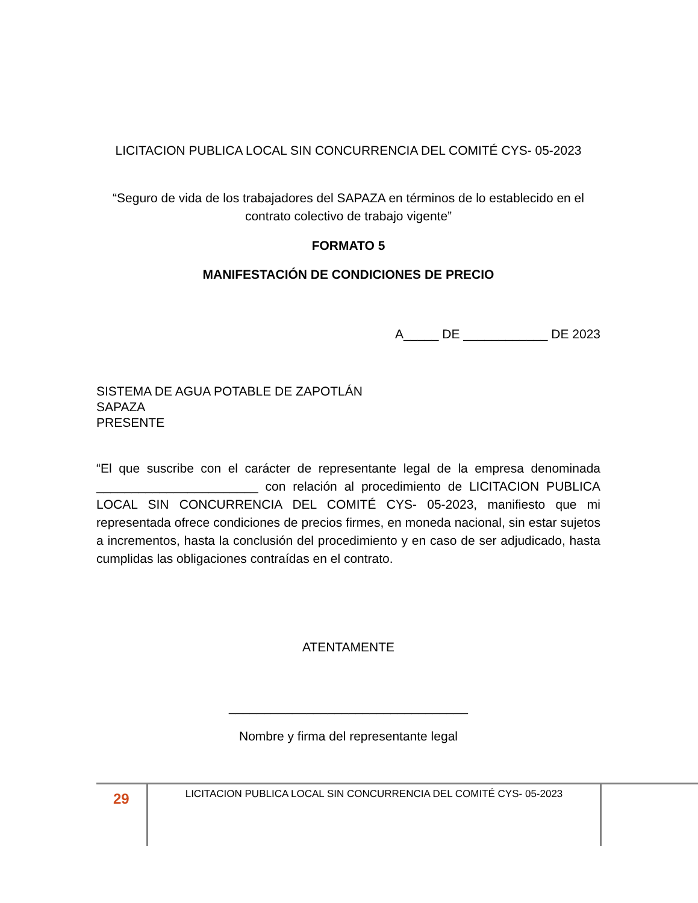LICITACION PUBLICA LOCAL SIN CONCURRENCIA DEL COMITÉ CYS- 05-2023
“Seguro de vida de los trabajadores del SAPAZA en términos de lo establecido en el contrato colectivo de trabajo vigente”
FORMATO 5
MANIFESTACIÓN DE CONDICIONES DE PRECIO
A_____ DE ____________ DE 2023
SISTEMA DE AGUA POTABLE DE ZAPOTLÁN
SAPAZA
PRESENTE
“El que suscribe con el carácter de representante legal de la empresa denominada _______________________ con relación al procedimiento de LICITACION PUBLICA LOCAL SIN CONCURRENCIA DEL COMITÉ CYS- 05-2023, manifiesto que mi representada ofrece condiciones de precios firmes, en moneda nacional, sin estar sujetos a incrementos, hasta la conclusión del procedimiento y en caso de ser adjudicado, hasta cumplidas las obligaciones contraídas en el contrato.
ATENTAMENTE
__________________________________
Nombre y firma del representante legal
29
LICITACION PUBLICA LOCAL SIN CONCURRENCIA DEL COMITÉ CYS- 05-2023